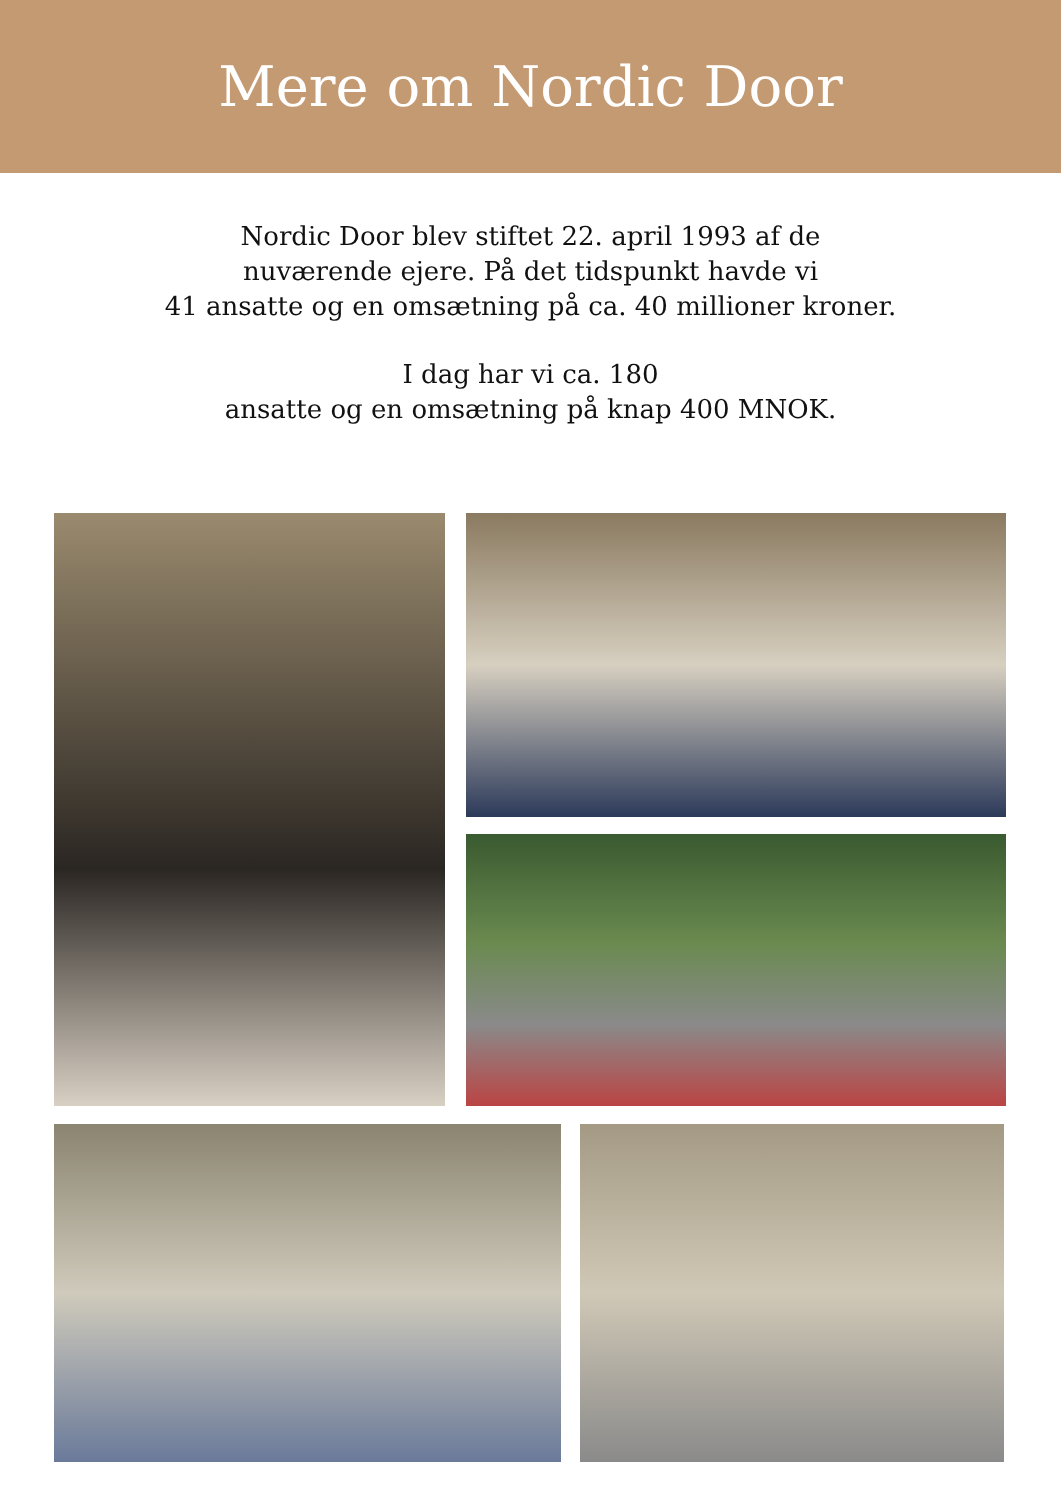Mere om Nordic Door
Nordic Door blev stiftet 22. april 1993 af de
nuværende ejere. På det tidspunkt havde vi
41 ansatte og en omsætning på ca. 40 millioner kroner.
I dag har vi ca. 180
ansatte og en omsætning på knap 400 MNOK.